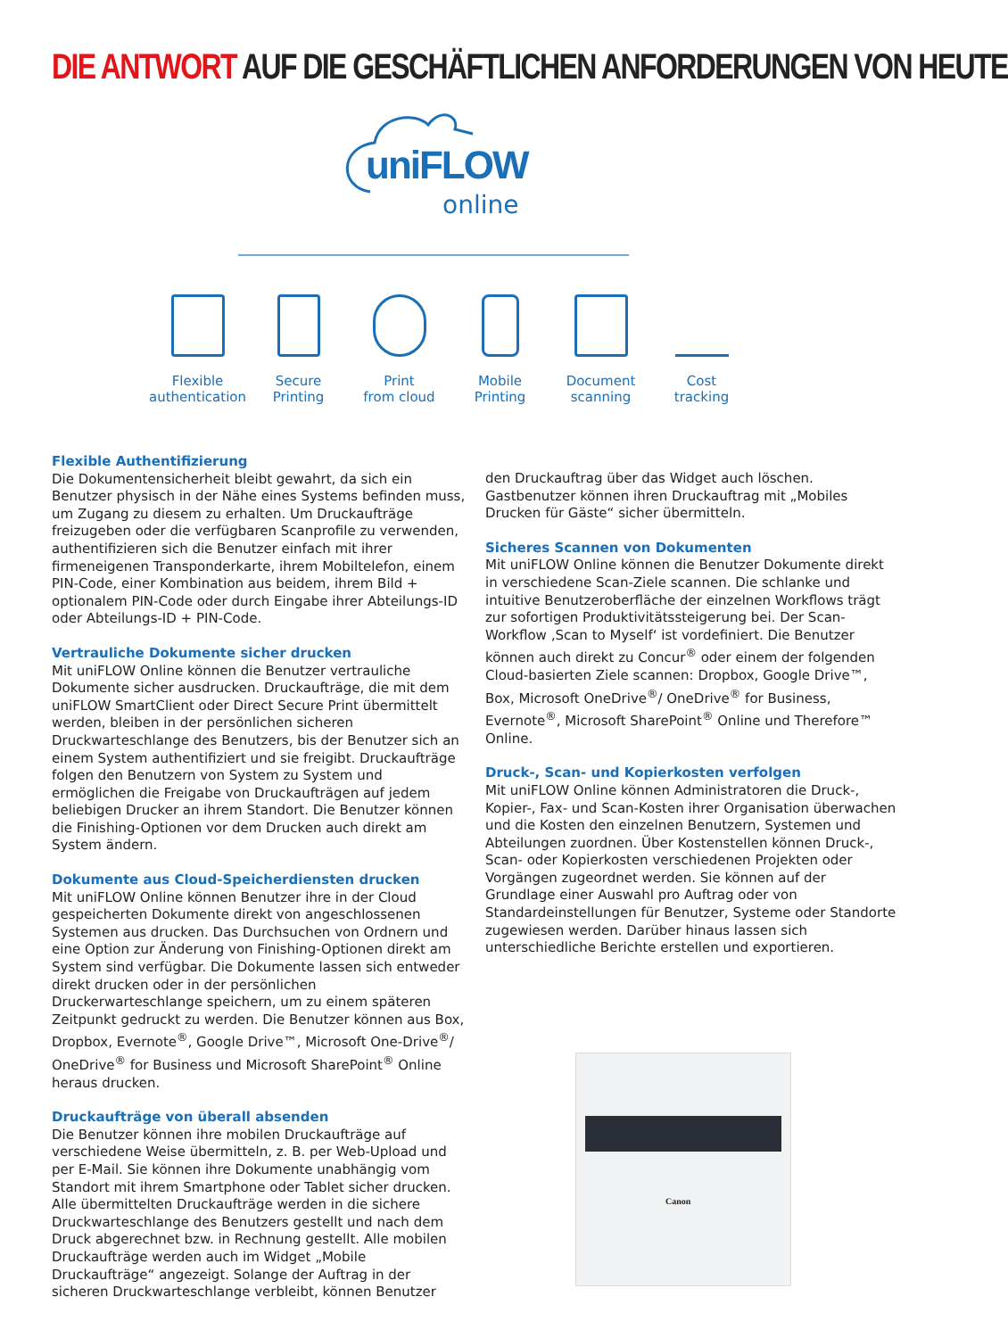DIE ANTWORT AUF DIE GESCHÄFTLICHEN ANFORDERUNGEN VON HEUTE
uniFLOW
online
Flexible
authentication
Secure
Printing
Print
from cloud
Mobile
Printing
Document
scanning
Cost
tracking
Flexible Authentifizierung
Die Dokumentensicherheit bleibt gewahrt, da sich ein Benutzer physisch in der Nähe eines Systems befinden muss, um Zugang zu diesem zu erhalten. Um Druckaufträge freizugeben oder die verfügbaren Scanprofile zu verwenden, authentifizieren sich die Benutzer einfach mit ihrer firmeneigenen Transponderkarte, ihrem Mobiltelefon, einem PIN-Code, einer Kombination aus beidem, ihrem Bild + optionalem PIN-Code oder durch Eingabe ihrer Abteilungs-ID oder Abteilungs-ID + PIN-Code.
Vertrauliche Dokumente sicher drucken
Mit uniFLOW Online können die Benutzer vertrauliche Dokumente sicher ausdrucken. Druckaufträge, die mit dem uniFLOW SmartClient oder Direct Secure Print übermittelt werden, bleiben in der persönlichen sicheren Druckwarteschlange des Benutzers, bis der Benutzer sich an einem System authentifiziert und sie freigibt. Druckaufträge folgen den Benutzern von System zu System und ermöglichen die Freigabe von Druckaufträgen auf jedem beliebigen Drucker an ihrem Standort. Die Benutzer können die Finishing-Optionen vor dem Drucken auch direkt am System ändern.
Dokumente aus Cloud-Speicherdiensten drucken
Mit uniFLOW Online können Benutzer ihre in der Cloud gespeicherten Dokumente direkt von angeschlossenen Systemen aus drucken. Das Durchsuchen von Ordnern und eine Option zur Änderung von Finishing-Optionen direkt am System sind verfügbar. Die Dokumente lassen sich entweder direkt drucken oder in der persönlichen Druckerwarteschlange speichern, um zu einem späteren Zeitpunkt gedruckt zu werden. Die Benutzer können aus Box, Dropbox, Evernote<sup>®</sup>, Google Drive™, Microsoft One-Drive<sup>®</sup>/ OneDrive<sup>®</sup> for Business und Microsoft SharePoint<sup>®</sup> Online heraus drucken.
Druckaufträge von überall absenden
Die Benutzer können ihre mobilen Druckaufträge auf verschiedene Weise übermitteln, z. B. per Web-Upload und per E-Mail. Sie können ihre Dokumente unabhängig vom Standort mit ihrem Smartphone oder Tablet sicher drucken. Alle übermittelten Druckaufträge werden in die sichere Druckwarteschlange des Benutzers gestellt und nach dem Druck abgerechnet bzw. in Rechnung gestellt. Alle mobilen Druckaufträge werden auch im Widget „Mobile Druckaufträge“ angezeigt. Solange der Auftrag in der sicheren Druckwarteschlange verbleibt, können Benutzer
den Druckauftrag über das Widget auch löschen. Gastbenutzer können ihren Druckauftrag mit „Mobiles Drucken für Gäste“ sicher übermitteln.
Sicheres Scannen von Dokumenten
Mit uniFLOW Online können die Benutzer Dokumente direkt in verschiedene Scan-Ziele scannen. Die schlanke und intuitive Benutzeroberfläche der einzelnen Workflows trägt zur sofortigen Produktivitätssteigerung bei. Der Scan-Workflow ‚Scan to Myself‘ ist vordefiniert. Die Benutzer können auch direkt zu Concur<sup>®</sup> oder einem der folgenden Cloud-basierten Ziele scannen: Dropbox, Google Drive™, Box, Microsoft OneDrive<sup>®</sup>/ OneDrive<sup>®</sup> for Business, Evernote<sup>®</sup>, Microsoft SharePoint<sup>®</sup> Online und Therefore™ Online.
Druck-, Scan- und Kopierkosten verfolgen
Mit uniFLOW Online können Administratoren die Druck-, Kopier-, Fax- und Scan-Kosten ihrer Organisation überwachen und die Kosten den einzelnen Benutzern, Systemen und Abteilungen zuordnen. Über Kostenstellen können Druck-, Scan- oder Kopierkosten verschiedenen Projekten oder Vorgängen zugeordnet werden. Sie können auf der Grundlage einer Auswahl pro Auftrag oder von Standardeinstellungen für Benutzer, Systeme oder Standorte zugewiesen werden. Darüber hinaus lassen sich unterschiedliche Berichte erstellen und exportieren.
Canon